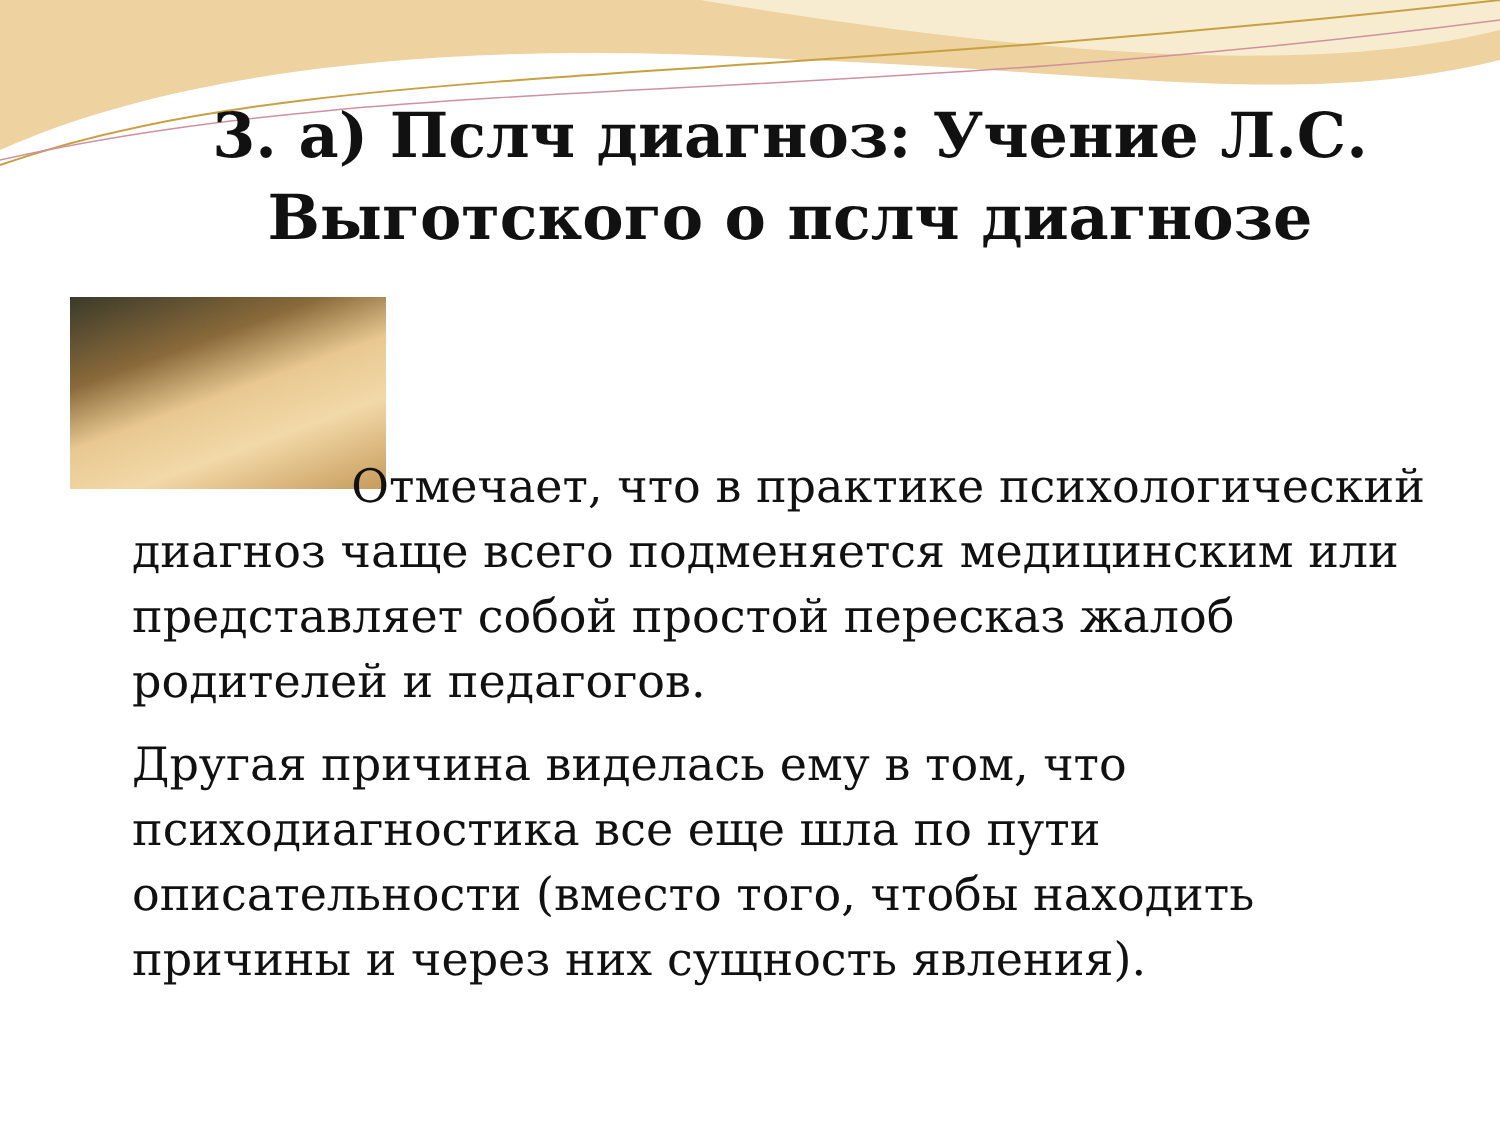3. а) Пслч диагноз: Учение Л.С. Выготского о пслч диагнозе
Отмечает, что в практике психологический диагноз чаще всего подменяется медицинским или представляет собой простой пересказ жалоб родителей и педагогов.
Другая причина виделась ему в том, что психодиагностика все еще шла по пути описательности (вместо того, чтобы находить причины и через них сущность явления).